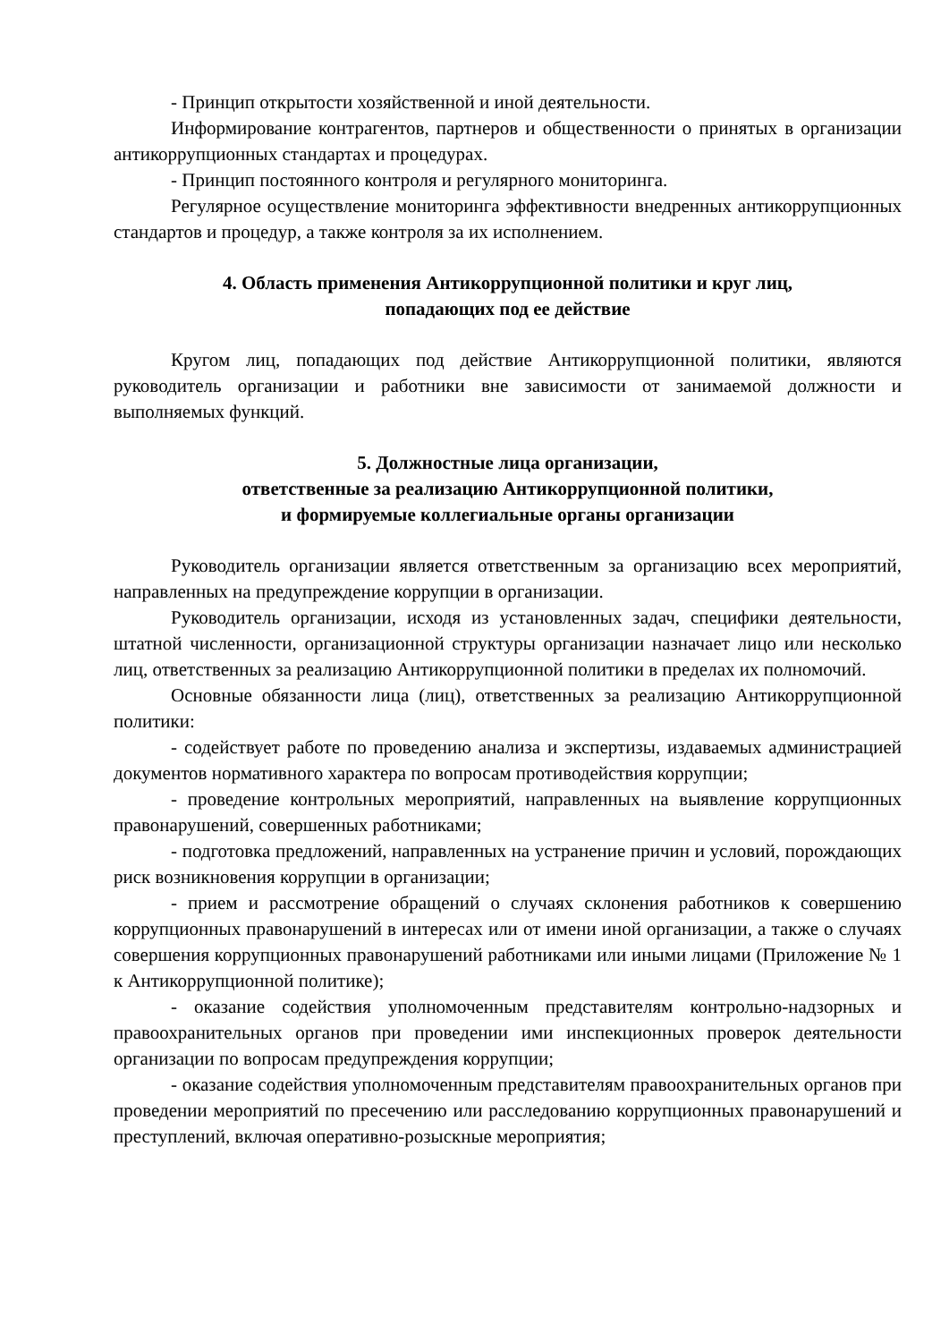- Принцип открытости хозяйственной и иной деятельности.
Информирование контрагентов, партнеров и общественности о принятых в организации антикоррупционных стандартах и процедурах.
- Принцип постоянного контроля и регулярного мониторинга.
Регулярное осуществление мониторинга эффективности внедренных антикоррупционных стандартов и процедур, а также контроля за их исполнением.
4. Область применения Антикоррупционной политики и круг лиц,
попадающих под ее действие
Кругом лиц, попадающих под действие Антикоррупционной политики, являются руководитель организации и работники вне зависимости от занимаемой должности и выполняемых функций.
5. Должностные лица организации,
ответственные за реализацию Антикоррупционной политики,
и формируемые коллегиальные органы организации
Руководитель организации является ответственным за организацию всех мероприятий, направленных на предупреждение коррупции в организации.
Руководитель организации, исходя из установленных задач, специфики деятельности, штатной численности, организационной структуры организации назначает лицо или несколько лиц, ответственных за реализацию Антикоррупционной политики в пределах их полномочий.
Основные обязанности лица (лиц), ответственных за реализацию Антикоррупционной политики:
- содействует работе по проведению анализа и экспертизы, издаваемых администрацией документов нормативного характера по вопросам противодействия коррупции;
- проведение контрольных мероприятий, направленных на выявление коррупционных правонарушений, совершенных работниками;
- подготовка предложений, направленных на устранение причин и условий, порождающих риск возникновения коррупции в организации;
- прием и рассмотрение обращений о случаях склонения работников к совершению коррупционных правонарушений в интересах или от имени иной организации, а также о случаях совершения коррупционных правонарушений работниками или иными лицами (Приложение № 1 к Антикоррупционной политике);
- оказание содействия уполномоченным представителям контрольно-надзорных и правоохранительных органов при проведении ими инспекционных проверок деятельности организации по вопросам предупреждения коррупции;
- оказание содействия уполномоченным представителям правоохранительных органов при проведении мероприятий по пресечению или расследованию коррупционных правонарушений и преступлений, включая оперативно-розыскные мероприятия;